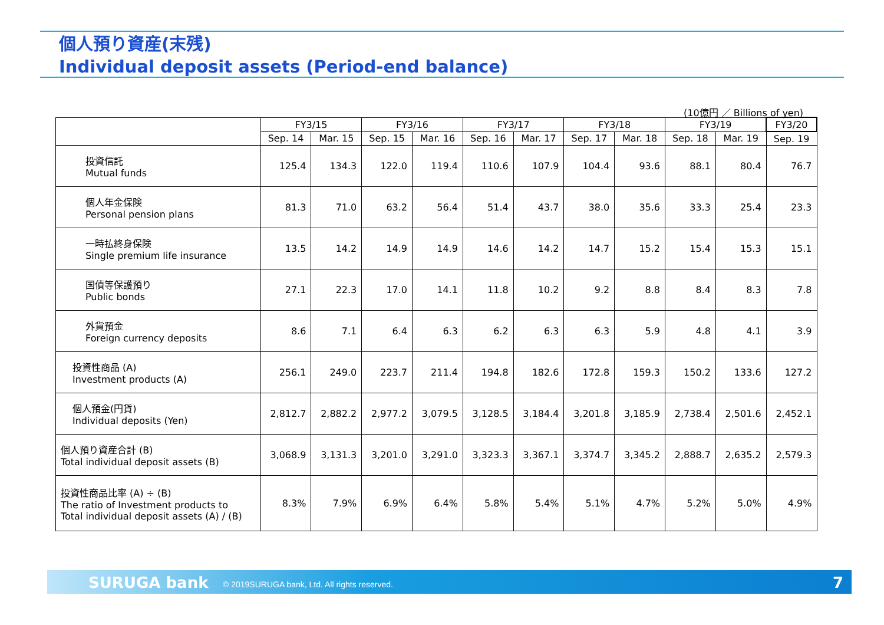個人預り資産(末残)
Individual deposit assets (Period-end balance)
(10億円 ／ Billions of yen)
| | FY3/15 | | FY3/16 | | FY3/17 | | FY3/18 | | FY3/19 | | FY3/20 |
| --- | --- | --- | --- | --- | --- | --- | --- | --- | --- | --- | --- |
| | Sep. 14 | Mar. 15 | Sep. 15 | Mar. 16 | Sep. 16 | Mar. 17 | Sep. 17 | Mar. 18 | Sep. 18 | Mar. 19 | Sep. 19 |
| 投資信託 Mutual funds | 125.4 | 134.3 | 122.0 | 119.4 | 110.6 | 107.9 | 104.4 | 93.6 | 88.1 | 80.4 | 76.7 |
| 個人年金保険 Personal pension plans | 81.3 | 71.0 | 63.2 | 56.4 | 51.4 | 43.7 | 38.0 | 35.6 | 33.3 | 25.4 | 23.3 |
| 一時払終身保険 Single premium life insurance | 13.5 | 14.2 | 14.9 | 14.9 | 14.6 | 14.2 | 14.7 | 15.2 | 15.4 | 15.3 | 15.1 |
| 国債等保護預り Public bonds | 27.1 | 22.3 | 17.0 | 14.1 | 11.8 | 10.2 | 9.2 | 8.8 | 8.4 | 8.3 | 7.8 |
| 外貨預金 Foreign currency deposits | 8.6 | 7.1 | 6.4 | 6.3 | 6.2 | 6.3 | 6.3 | 5.9 | 4.8 | 4.1 | 3.9 |
| 投資性商品 (A) Investment products (A) | 256.1 | 249.0 | 223.7 | 211.4 | 194.8 | 182.6 | 172.8 | 159.3 | 150.2 | 133.6 | 127.2 |
| 個人預金(円貨) Individual deposits (Yen) | 2,812.7 | 2,882.2 | 2,977.2 | 3,079.5 | 3,128.5 | 3,184.4 | 3,201.8 | 3,185.9 | 2,738.4 | 2,501.6 | 2,452.1 |
| 個人預り資産合計 (B) Total individual deposit assets (B) | 3,068.9 | 3,131.3 | 3,201.0 | 3,291.0 | 3,323.3 | 3,367.1 | 3,374.7 | 3,345.2 | 2,888.7 | 2,635.2 | 2,579.3 |
| 投資性商品比率 (A) ÷ (B) The ratio of Investment products to Total individual deposit assets (A) / (B) | 8.3% | 7.9% | 6.9% | 6.4% | 5.8% | 5.4% | 5.1% | 4.7% | 5.2% | 5.0% | 4.9% |
SURUGA bank © 2019SURUGA bank, Ltd. All rights reserved. 7